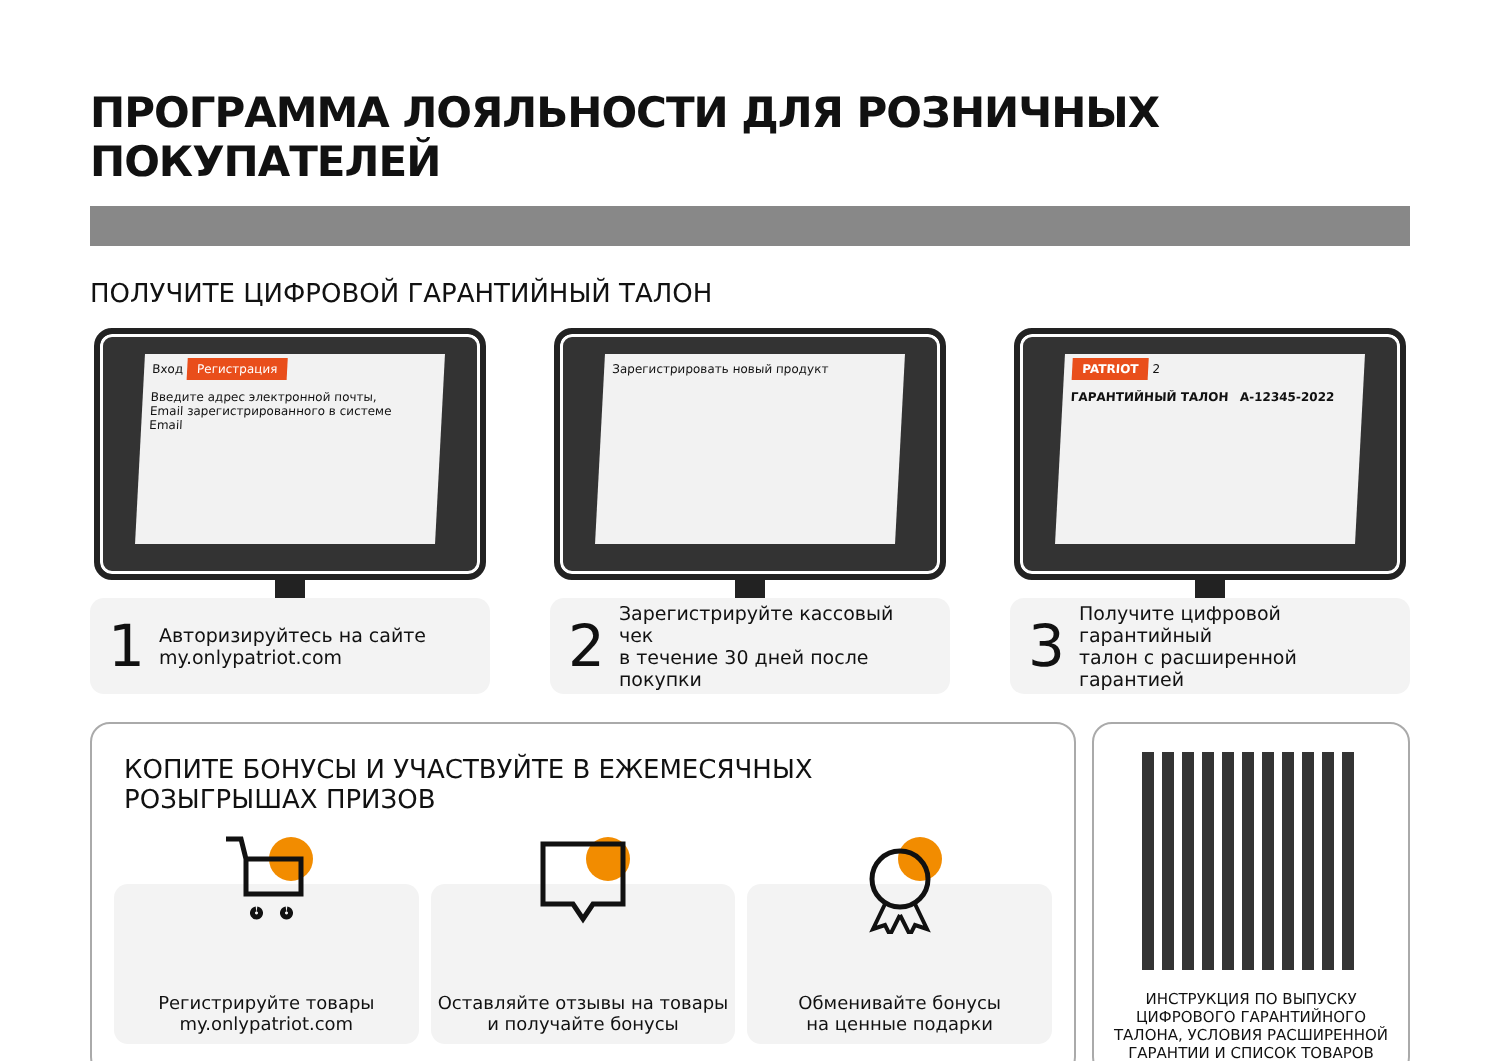ПРОГРАММА ЛОЯЛЬНОСТИ ДЛЯ РОЗНИЧНЫХ ПОКУПАТЕЛЕЙ
ПОЛУЧИТЕ ЦИФРОВОЙ ГАРАНТИЙНЫЙ ТАЛОН
Вход Регистрация
Введите адрес электронной почты,
Email зарегистрированного в системе
Email
1 Авторизируйтесь на сайте
my.onlypatriot.com
Зарегистрировать новый продукт
2 Зарегистрируйте кассовый чек
в течение 30 дней после покупки
PATRIOT 2
ГАРАНТИЙНЫЙ ТАЛОН A-12345-2022
3 Получите цифровой гарантийный
талон с расширенной гарантией
КОПИТЕ БОНУСЫ И УЧАСТВУЙТЕ В ЕЖЕМЕСЯЧНЫХ
РОЗЫГРЫШАХ ПРИЗОВ
Регистрируйте товары
my.onlypatriot.com
Оставляйте отзывы на товары
и получайте бонусы
Обменивайте бонусы
на ценные подарки
ИНСТРУКЦИЯ ПО ВЫПУСКУ ЦИФРОВОГО ГАРАНТИЙНОГО ТАЛОНА, УСЛОВИЯ РАСШИРЕННОЙ ГАРАНТИИ И СПИСОК ТОВАРОВ